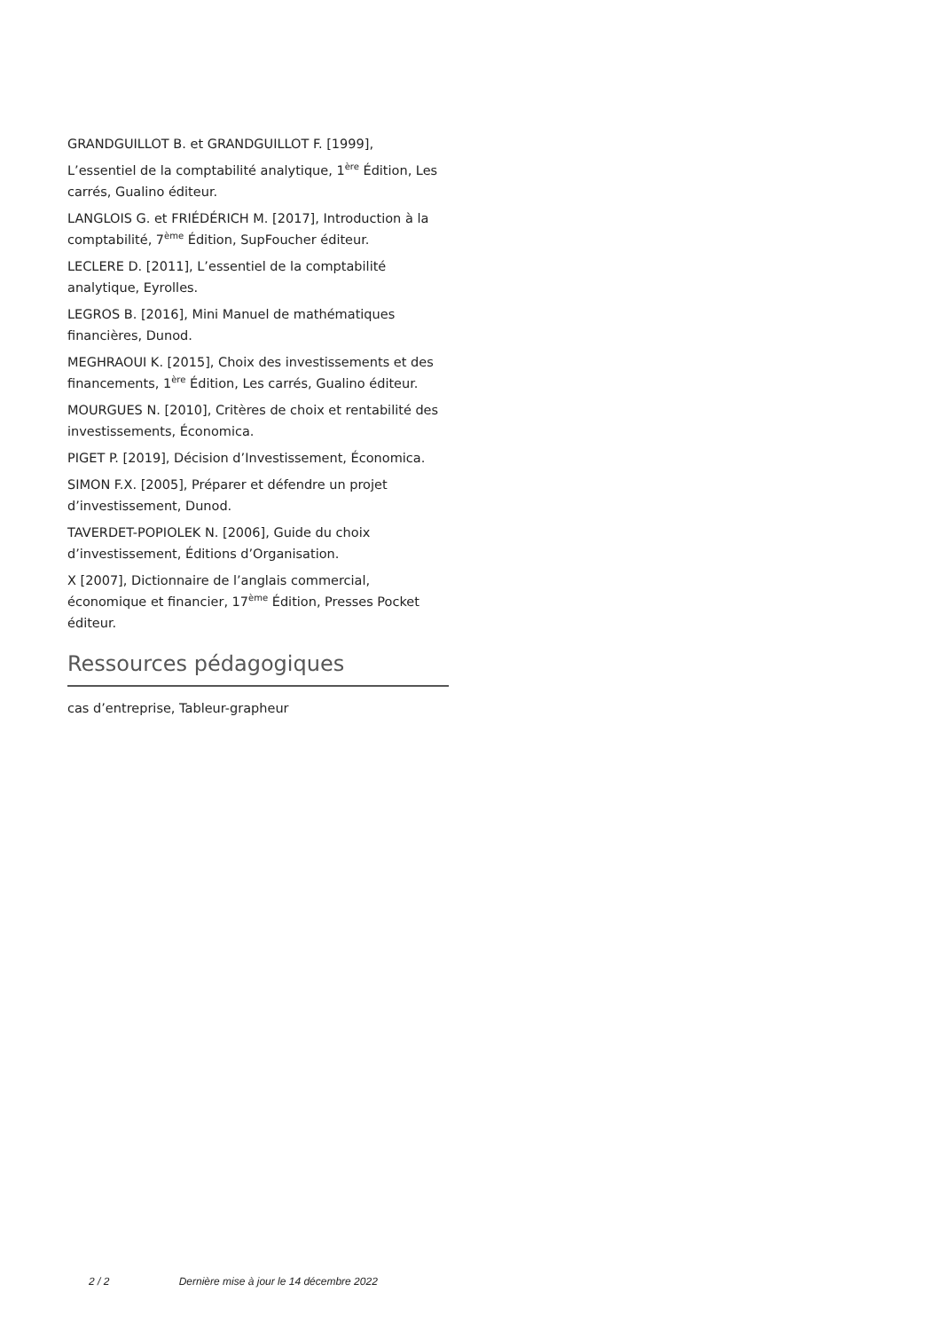GRANDGUILLOT B. et GRANDGUILLOT F. [1999],
L’essentiel de la comptabilité analytique, 1<sup>ère</sup> Édition, Les carrés, Gualino éditeur.
LANGLOIS G. et FRIÉDÉRICH M. [2017], Introduction à la comptabilité, 7<sup>ème</sup> Édition, SupFoucher éditeur.
LECLERE D. [2011], L’essentiel de la comptabilité analytique, Eyrolles.
LEGROS B. [2016], Mini Manuel de mathématiques financières, Dunod.
MEGHRAOUI K. [2015], Choix des investissements et des financements, 1<sup>ère</sup> Édition, Les carrés, Gualino éditeur.
MOURGUES N. [2010], Critères de choix et rentabilité des investissements, Économica.
PIGET P. [2019], Décision d’Investissement, Économica.
SIMON F.X. [2005], Préparer et défendre un projet d’investissement, Dunod.
TAVERDET-POPIOLEK N. [2006], Guide du choix d’investissement, Éditions d’Organisation.
X [2007], Dictionnaire de l’anglais commercial, économique et financier, 17<sup>ème</sup> Édition, Presses Pocket éditeur.
Ressources pédagogiques
cas d’entreprise, Tableur-grapheur
2 / 2 Dernière mise à jour le 14 décembre 2022